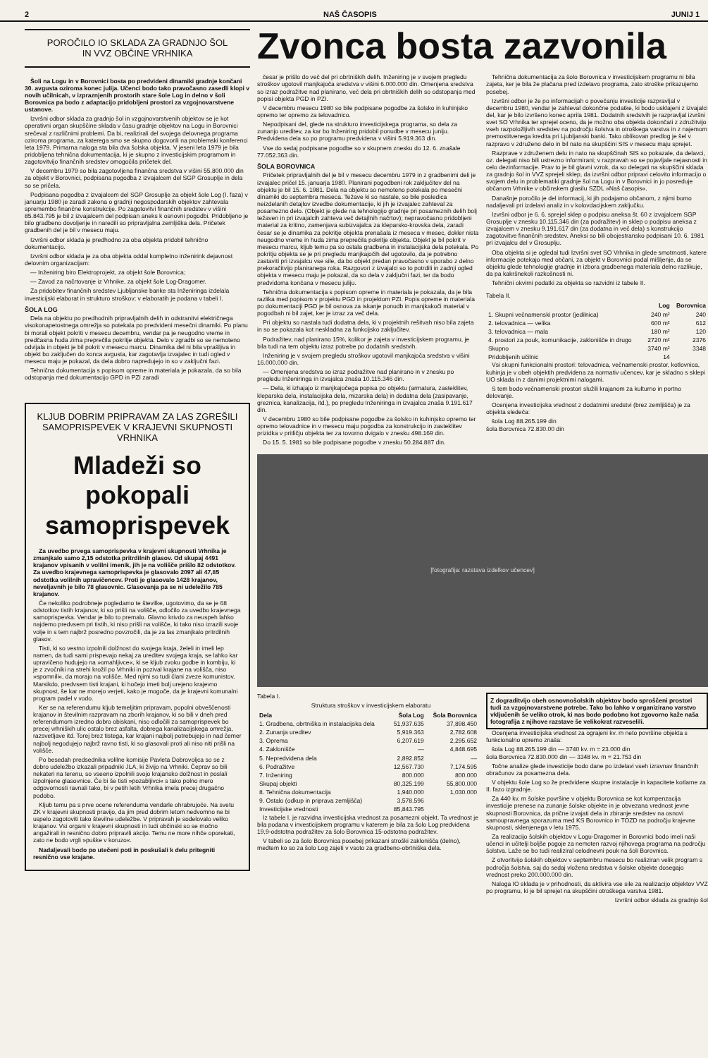2 NAŠ ČASOPIS JUNIJ 1
POROČILO IO SKLADA ZA GRADNJO ŠOL
IN VVZ OBČINE VRHNIKA
Šoli na Logu in v Borovnici bosta po predvideni dinamiki gradnje končani 30. avgusta oziroma konec julija. Učenci bodo tako pravočasno zasedli klopi v novih učilnicah, v izpraznjenih prostorih stare šole Log in delno v šoli Borovnica pa bodo z adaptacijo pridobljeni prostori za vzgojnovarstvene ustanove.
Izvršni odbor sklada za gradnjo šol in vzgojnovarstvenih objektov se je kot operativni organ skupščine sklada v času gradnje objektov na Logu in Borovnici srečeval z različnimi problemi. Da bi, realizirali del svojega delovnega programa oziroma programa, za katerega smo se skupno dogovorili na problemski konferenci leta 1979. Primarna naloga sta bila dva šolska objekta. V jeseni leta 1979 je bila pridobljena tehnična dokumentacija, ki je skupno z investicijskim programom in zagotovitvijo finančnih sredstev omogočila pričetek del.
V decembru 1979 so bila zagotovljena finančna sredstva v višini 55.800.000 din za objekt v Borovnici, podpisana pogodba z izvajalcem del SGP Grosuplje in dela so se pričela.
Podpisana pogodba z izvajalcem del SGP Grosuplje za objekt šole Log (I. faza) v januarju 1980 je zaradi zakona o gradnji negospodarskih objektov zahtevala spremembo finančne konstrukcije. Po zagotovitvi finančnih sredstev v višini 85.843.795 je bil z izvajalcem del podpisan aneks k osnovni pogodbi. Pridobljeno je bilo gradbeno dovoljenje in naredili so pripravljalna zemljiška dela. Pričetek gradbenih del je bil v mesecu maju.
Izvršni odbor sklada je predhodno za oba objekta pridobil tehnično dokumentacijo.
Izvršni odbor sklada je za oba objekta oddal kompletno inženirink dejavnost delovnim organizacijam:
— Inženiring biro Elektroprojekt, za objekt šole Borovnica;
— Zavod za načrtovanje iz Vrhnike, za objekt šole Log-Dragomer.
Za pridobitev finančnih sredstev Ljubljanske banke sta Inženiringa izdelala investicijski elaborat in strukturo stroškov; v elaboratih je podana v tabeli I.
ŠOLA LOG
Dela na objektu po predhodnih pripravljalnih delih in odstranitvi električnega visokonapetostnega omrežja so potekala po predvideni mesečni dinamiki. Po planu bi morali objekt pokriti v mesecu decembru, vendar pa je neugodno vreme in predčasna huda zima preprečila pokritje objekta. Delo v zgradbi so se nemoteno odvijala in objekt je bil pokrit v mesecu marcu. Dinamika del ni bila vprašljiva in objekt bo zaključen do konca avgusta, kar zagotavlja izvajalec in tudi ogled v mesecu maju je pokazal, da dela dobro napredujejo in so v zaključni fazi.
Tehnična dokumentacija s popisom opreme in materiala je pokazala, da so bila odstopanja med dokumentacijo GPD in PZI zaradi
KLJUB DOBRIM PRIPRAVAM ZA LAS ZGREŠILI SAMOPRISPEVEK V KRAJEVNI SKUPNOSTI VRHNIKA
Mladeži so pokopali samoprispevek
Za uvedbo prvega samoprispevka v krajevni skupnosti Vrhnika je zmanjkalo samo 2,15 odstotka pritrdilnih glasov. Od skupaj 4491 krajanov vpisanih v volilni imenik, jih je na volišče prišlo 82 odstotkov. Za uvedbo krajevnega samoprispevka je glasovalo 2097 ali 47,85 odstotka volilnih upravičencev. Proti je glasovalo 1428 krajanov, neveljavnih je bilo 78 glasovnic. Glasovanja pa se ni udeležilo 785 krajanov.
Če nekoliko podrobneje pogledamo te številke, ugotovimo, da se je 68 odstotkov tistih krajanov, ki so prišli na volišče, odločilo za uvedbo krajevnega samoprispevka. Vendar je bilo to premalo. Glavno krivdo za neuspeh lahko najdemo predvsem pri tistih, ki niso prišli na volišče, ki tako niso izrazili svoje volje in s tem najbrž posredno povzročili, da je za las zmanjkalo pritrdilnih glasov.
Tisti, ki so vestno izpolnili dolžnost do svojega kraja, želeli in imeli lep namen, da tudi sami prispevajo nekaj za ureditev svojega kraja, se lahko kar upravičeno hudujejo na »omahljivce«, ki se kljub zvoku godbe in kombiju, ki je z zvočniki na strehi krožil po Vrhniki in pozival krajane na volišča, niso »spomnili«, da morajo na volišče. Med njimi so tudi člani zvezе komunistov. Marsikdo, predvsem tisti krajani, ki hočejo imeti bolj urejeno krajevno skupnost, še kar ne morejo verjeti, kako je mogoče, da je krajevni komunalni program padel v vodo.
Ker se na referendumu kljub temeljitim pripravam, popolni obveščenosti krajanov in številnim razpravam na zborih krajanov, ki so bili v dneh pred referendumom izredno dobro obiskani, niso odločili za samoprispevek bo precej vrhniških ulic ostalo brez asfalta, dobrega kanalizacijskega omrežja, razsvetljave itd. Torej brez tistega, kar krajani najbolj potrebujejo in nad čemer najbolj negodujejo najbrž ravno tisti, ki so glasovali proti ali niso niti prišli na volišče.
Po besedah predsednika volilne komisije Pavleta Dobrovoljca so se z dobro udeležbo izkazali pripadniki JLA, ki živijo na Vrhniki. Čeprav so bili nekateri na terenu, so vseeno izpolnili svojo krajansko dolžnost in poslali izpolnjene glasovnice. Če bi še tisti »pozabljivci« s tako polno mero odgovornosti ravnali tako, bi v petih letih Vrhnika imela precej drugačno podobo.
Kljub temu pa s prve ocene referenduma vendarle ohrabrujoče. Na svetu ZK v krajevni skupnosti pravijo, da jim pred dobrim letom nedvomno ne bi uspelo zagotoviti tako številne udeležbe. V pripravah je sodelovalo veliko krajanov. Vsi organi v krajevni skupnosti in tudi občinski so se močno angažirali in resnično dobro pripravili akcijo. Temu ne more nihče oporekati, zato ne bodo vrgli »puške v koruzo«.
Nadaljevali bodo po utečeni poti in poskušali k delu pritegniti resnično vse krajane.
Zvonca bosta zazvonila
česar je prišlo do več del pri obrtniških delih. Inženiring je v svojem pregledu stroškov ugotovil manjkajoča sredstva v višini 6.000.000 din. Omenjena sredstva so izraz podražitve nad planirano, več dela pri obrtniških delih so odstopanja med popisi objekta PGD in PZI.
V decembru mesecu 1980 so bile podpisane pogodbe za šolsko in kuhinjsko opremo ter opremo za telovadnico.
Nepodpisani del, glede na strukturo investicijskega programa, so dela za zunanjo ureditev, za kar bo Inženiring pridobil ponudbe v mesecu juniju. Predvidena dela so po programu predvidena v višini 5.919.363 din.
Vse do sedaj podpisane pogodbe so v skupnem znesku do 12. 6. znašale 77.052.363 din.
ŠOLA BOROVNICA
Pričetek pripravljalnih del je bil v mesecu decembru 1979 in z gradbenimi deli je izvajalec pričel 15. januarja 1980. Planirani pogodbeni rok zaključitev del na objektu je bil 15. 6. 1981. Dela na objektu so nemoteno potekala po mesečni dinamiki do septembra meseca. Težave ki so nastale, so bile posledica neizdelanih detajlov izvedbe dokumentacije, ki jih je izvajalec zahteval za posamezno delo. (Objekt je glede na tehnologijo gradnje pri posameznih delih bolj težaven in pri izvajalcih zahteva več detajlnih načrtov); nepravočasno pridobljeni material za kritino, zamenjava subizvajalca za kleparsko-krovska dela, zaradi česar se je dinamika za pokritje objekta prenašala iz meseca v mesec, dokler nista neugodno vreme in huda zima preprečila pokritje objekta. Objekt je bil pokrit v mesecu marcu, kljub temu pa so ostala gradbena in instalacijska dela potekala. Po pokritju objekta se je pri pregledu manjkajočih del ugotovilo, da je potrebno zastaviti pri izvajalcu vse sile, da bo objekt predan pravočasno v uporabo z delno prekoračitvijo planiranega roka. Razgovori z izvajalci so to potrdili in zadnji ogled objekta v mesecu maju je pokazal, da so dela v zaključni fazi, ter da bodo predvidoma končana v mesecu juliju.
Tehnična dokumentacija s popisom opreme in materiala je pokazala, da je bila razlika med popisom v projektu PGD in projektom PZI. Popis opreme in materiala po dokumentaciji PGD je bil osnova za iskanje ponudb in manjkakoči material v pogodbah ni bil zajet, ker je izraz za več dela.
Pri objektu so nastala tudi dodatna dela, ki v projektnih rešitvah niso bila zajeta in so se pokazala kot neskladna za funkcijsko zaključitev.
Podražitev, nad planirano 15%, kolikor je zajeta v investicijskem programu, je bila tudi na tem objektu izraz potrebe po dodatnih sredstvih.
Inženiring je v svojem pregledu stroškov ugotovil manjkajoča sredstva v višini 16.000.000 din.
— Omenjena sredstva so izraz podražitve nad planiranо in v znesku po pregledu Inženiringa in izvajalca znaša 10.115.346 din.
— Dela, ki izhajajo iz manjkajočega popisa po objektu (armatura, zasteklitev, kleparska dela, instalacijska dela, mizarska dela) in dodatna dela (zasipavanje, greznica, kanalizacija, itd.), po pregledu Inženiringa in izvajalca znaša 9.191.617 din.
V decembru 1980 so bile podpisane pogodbe za šolsko in kuhinjsko opremo ter opremo telovadnice in v mesecu maju pogodba za konstrukcijo in zasteklitev prizidka v pritličju objekta ter za tovorno dvigalo v znesku 498.169 din.
Do 15. 5. 1981 so bile podpisane pogodbe v znesku 50.284.887 din.
Tehnična dokumentacija za šolo Borovnica v investicijskem programu ni bila zajeta, ker je bila že plačana pred izdelavo programa, zato stroške prikazujemo posebej.
Izvršni odbor je že po informacijah o povečanju investicije razpravljal v decembru 1980, vendar je zahteval dokončne podatke, ki bodo usklajeni z izvajalci del, kar je bilo izvršeno konec aprila 1981. Dodatnih sredstvih je razpravljal izvršni svet SO Vrhnika ter sprejel oceno, da je možno oba objekta dokončati z združitvijo vseh razpoložljivih sredstev na področju šolstva in otroškega varstva in z najemom premostitvenega kredita pri Ljubljanski banki. Tako oblikovan predlog je šel v razpravo v združeno delo in bil nato na skupščini SIS v mesecu maju sprejet.
Razprave v združenem delu in nato na skupščinah SIS so pokazale, da delavci, oz. delegati niso bili ustrezno informirani; v razpravah so se pojavljale nejasnosti in celo dezinformacije. Prav to je bil glavni vzrok, da so delegati na skupščini sklada za gradnjo šol in VVZ sprejeli sklep, da izvršni odbor pripravi celovito informacijo o svojem delu in problematiki gradnje šol na Logu in v Borovnici in jo posreduje občanom Vrhnike v občinskem glasilu SZDL »Naš časopis«.
Današnje poročilo je del informacij, ki jih podajamo občanom, z njimi bomo nadaljevali pri izdelavi analiz in v kolovdacijskem zaključku.
Izvršni odbor je 6. 6. sprejel sklep o podpisu aneksa št. 60 z izvajalcem SGP Grosuplje v znesku 10.115.346 din (za podražitev) in sklep o podpisu aneksa z izvajalcem v znesku 9.191.617 din (za dodatna in več dela) s konstrukcijo zagotovitve finančnih sredstev. Aneksi so bili obojestransko podpisani 10. 6. 1981 pri izvajalcu del v Grosuplju.
Oba objekta si je ogledal tudi Izvršni svet SO Vrhnika in glede smotrnosti, katere informacije potekajo med občani, za objekt v Borovnici podal mišljenje, da se objektu glede tehnologije gradnje in izbora gradbenega materiala delno razlikuje, da pa kakršnekoli razkošnosti ni.
Tehnični okvirni podatki za objekta so razvidni iz tabele II.
Tabela II.
| | Log | Borovnica |
| --- | --- | --- |
| 1. Skupni večnamenski prostor (jedilnica) | 240 m² | 240 |
| 2. telovadnica — velika | 600 m² | 612 |
| 3. telovadnica — mala | 180 m² | 120 |
| 4. prostori za pouk, komunikacije, zaklonišče in drugo | 2720 m² | 2376 |
| Skupno | 3740 m² | 3348 |
| Pridobljenih učilnic | 14 | |
Vsi skupni funkcionalni prostori: telovadnica, večnamenski prostor, kotlovnica, kuhinja je v obeh objektih predvidena za normativ učencev, kar je skladno s sklepi UO sklada in z danimi projektnimi nalogami.
S tem bodo večnamenski prostori služili krajanom za kulturno in portno delovanje.
Ocenjena investicijska vrednost z dodatnimi sredstvi (brez zemljišča) je za objekta sledeča:
šola Log 88.265.199 din
šola Borovnica 72.830.00 din
[fotografija: razstava izdelkov učencev]
Tabela I.
Struktura stroškov v investicijskem elaboratu
| Dela | Šola Log | Šola Borovnica |
| --- | --- | --- |
| 1. Gradbena, obrtniška in instalacijska dela | 51,937.635 | 37,898.450 |
| 2. Zunanja ureditev | 5,919.363 | 2,782.608 |
| 3. Oprema | 6,207.619 | 2,295.652 |
| 4. Zaklonišče | — | 4,848.695 |
| 5. Nepredvidena dela | 2,892.852 | — |
| 6. Podražitve | 12,567.730 | 7,174.595 |
| 7. Inženiring | 800.000 | 800.000 |
| Skupaj objekti | 80,325.199 | 55,800.000 |
| 8. Tehnična dokumentacija | 1,940.000 | 1,030.000 |
| 9. Ostalo (odkup in priprava zemljišča) | 3,578.596 | |
| Investicijske vrednosti | 85,843.795 | |
Iz tabele I. je razvidna investicijska vrednost za posamezni objekt. Ta vrednost je bila podana v investicijskem programu v katerem je bila za šolo Log predvidena 19,9-odstotna podražitev za šolo Borovnica 15-odstotna podražitev.
V tabeli so za šolo Borovnica posebej prikazani stroški zaklonišča (delno), medtem ko so za šolo Log zajeti v vsoto za gradbeno-obrtniška dela.
Z dograditvijo obeh osnovnošolskih objektov bodo sproščeni prostori tudi za vzgojnovarstvene potrebe. Tako bo lahko v organizirano varstvo vključenih še veliko otrok, ki nas bodo podobno kot zgovorno kaže naša fotografija z njihove razstave še velikokrat razveselili.
Ocenjena investicijska vrednost za ograjeni kv. m neto površine objekta s funkcionalno opremo znaša:
šola Log 88.265.199 din — 3740 kv. m = 23.000 din
šola Borovnica 72.830.000 din — 3348 kv. m = 21.753 din
Točne analize glede investicije bodo dane po izdelavi vseh izravnav finančnih obračunov za posamezna dela.
V objektu šole Log so že predvidene skupne instalacije in kapacitete kotlarne za II. fazo izgradnje.
Za 440 kv. m šolske površine v objektu Borovnica se kot kompenzacija investicije prenese na zunanje šolske objekte in je obvezana vrednost jevne skupnosti Borovnica, da prične izvajati dela in zbiranje sredstev na osnovi samoupravnega sporazuma med KS Borovnico in TOZD na področju krajevne skupnosti, sklenjenega v letu 1975.
Za realizacijo šolskih objektov v Logu-Dragomer in Borovnici bodo imeli naši učenci in učitelji boljše pogoje za nemoten razvoj njihovega programa na področju šolstva. Laže se bo tudi realiziral celodnevni pouk na šoli Borovnica.
Z otvoritvijo šolskih objektov v septembru mesecu bo realiziran velik program s področja šolstva, saj do sedaj vložena sredstva v šolske objekte dosegajo vrednost preko 200.000.000 din.
Naloga IO sklada je v prihodnosti, da aktivira vse sile za realizacijo objektov VVZ po programu, ki je bil sprejet na skupščini otroškega varstva 1981.
Izvršni odbor sklada za gradnjo šol